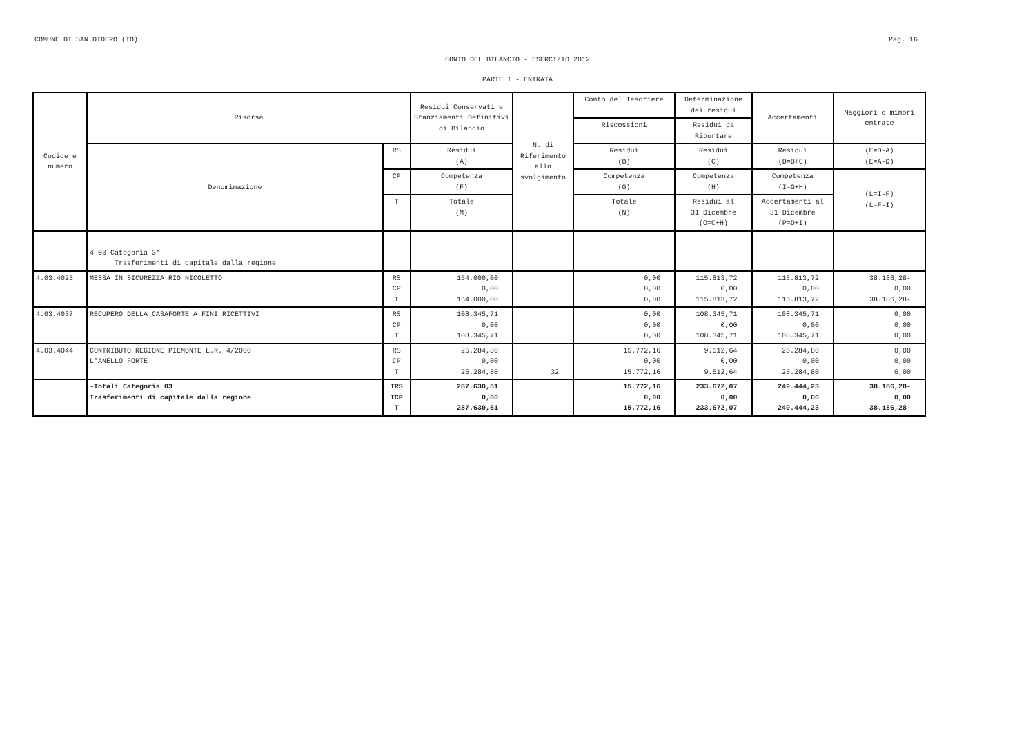COMUNE DI SAN DIDERO (TO) Pag. 16
CONTO DEL BILANCIO - ESERCIZIO 2012
PARTE I - ENTRATA
| Codice e numero | Risorsa | | Residui Conservati e Stanziamenti Definitivi di Bilancio | N. di Riferimento allo svolgimento | Conto del Tesoriere | Determinazione dei residui | Accertamenti | Maggiori o minori entrate |
| --- | --- | --- | --- | --- | --- | --- | --- | --- |
| | | | | | Riscossioni | Residui da Riportare | | |
| | Denominazione | RS | Residui (A) | | Residui (B) | Residui (C) | Residui (D=B+C) | (E=D-A) (E=A-D) |
| | | CP | Competenza (F) | | Competenza (G) | Competenza (H) | Competenza (I=G+H) | (L=I-F) (L=F-I) |
| | | T | Totale (M) | | Totale (N) | Residui al 31 Dicembre (O=C+H) | Accertamenti al 31 Dicembre (P=D+I) | |
| | 4 03 Categoria 3^ Trasferimenti di capitale dalla regione | | | | | | | |
| 4.03.4025 | MESSA IN SICUREZZA RIO NICOLETTO | RS CP T | 154.000,00 0,00 154.000,00 | | 0,00 0,00 0,00 | 115.813,72 0,00 115.813,72 | 115.813,72 0,00 115.813,72 | 38.186,28- 0,00 38.186,28- |
| 4.03.4037 | RECUPERO DELLA CASAFORTE A FINI RICETTIVI | RS CP T | 108.345,71 0,00 108.345,71 | | 0,00 0,00 0,00 | 108.345,71 0,00 108.345,71 | 108.345,71 0,00 108.345,71 | 0,00 0,00 0,00 |
| 4.03.4044 | CONTRIBUTO REGIONE PIEMONTE L.R. 4/2000 L'ANELLO FORTE | RS CP T | 25.284,80 0,00 25.284,80 | 32 | 15.772,16 0,00 15.772,16 | 9.512,64 0,00 9.512,64 | 25.284,80 0,00 25.284,80 | 0,00 0,00 0,00 |
| | -Totali Categoria 03 Trasferimenti di capitale dalla regione | TRS TCP T | 287.630,51 0,00 287.630,51 | | 15.772,16 0,00 15.772,16 | 233.672,07 0,00 233.672,07 | 249.444,23 0,00 249.444,23 | 38.186,28- 0,00 38.186,28- |